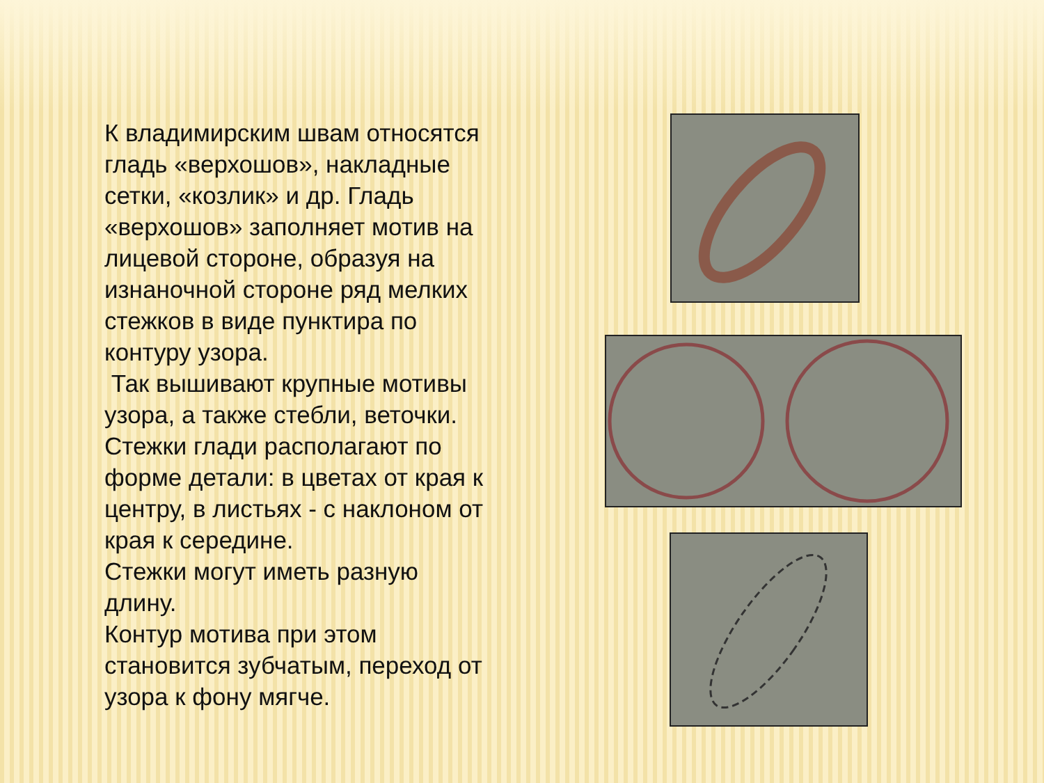К владимирским швам относятся гладь «верхошов», накладные сетки, «козлик» и др. Гладь «верхошов» заполняет мотив на лицевой стороне, образуя на изнаночной стороне ряд мелких стежков в виде пунктира по контуру узора.
Так вышивают крупные мотивы узора, а также стебли, веточки. Стежки глади располагают по форме детали: в цветах от края к центру, в листьях - с наклоном от края к середине.
Стежки могут иметь разную длину.
Контур мотива при этом становится зубчатым, переход от узора к фону мягче.